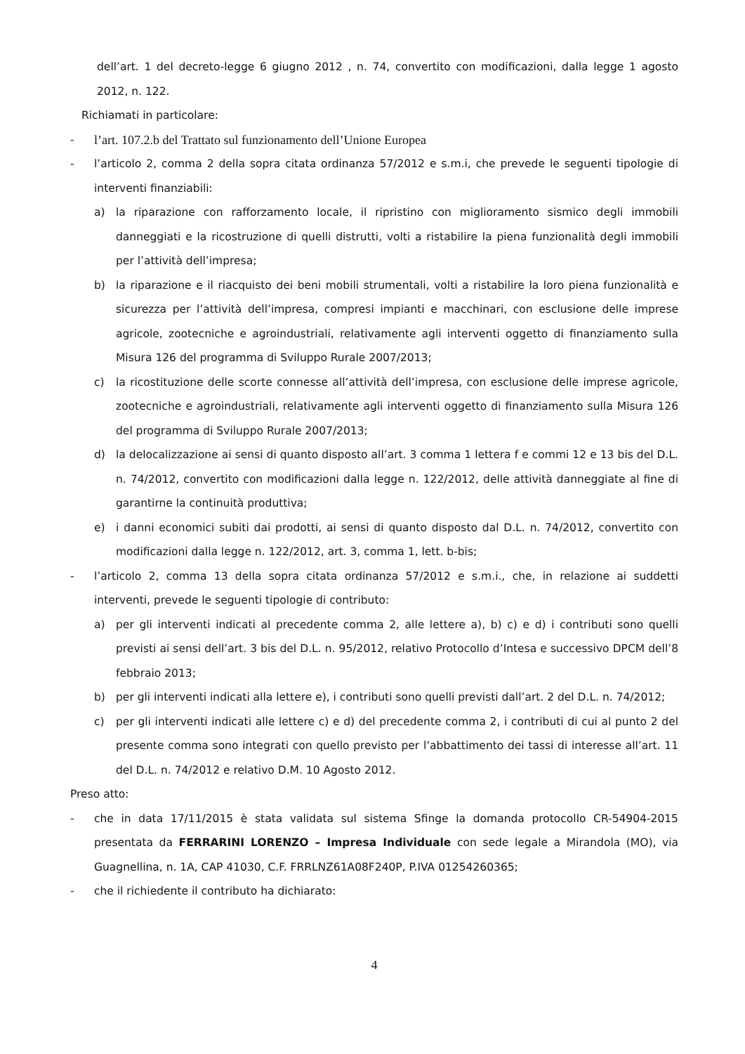dell’art. 1 del decreto-legge 6 giugno 2012 , n. 74, convertito con modificazioni, dalla legge 1 agosto 2012, n. 122.
Richiamati in particolare:
- l’art. 107.2.b del Trattato sul funzionamento dell’Unione Europea
- l’articolo 2, comma 2 della sopra citata ordinanza 57/2012 e s.m.i, che prevede le seguenti tipologie di interventi finanziabili:
a) la riparazione con rafforzamento locale, il ripristino con miglioramento sismico degli immobili danneggiati e la ricostruzione di quelli distrutti, volti a ristabilire la piena funzionalità degli immobili per l’attività dell’impresa;
b) la riparazione e il riacquisto dei beni mobili strumentali, volti a ristabilire la loro piena funzionalità e sicurezza per l’attività dell’impresa, compresi impianti e macchinari, con esclusione delle imprese agricole, zootecniche e agroindustriali, relativamente agli interventi oggetto di finanziamento sulla Misura 126 del programma di Sviluppo Rurale 2007/2013;
c) la ricostituzione delle scorte connesse all’attività dell’impresa, con esclusione delle imprese agricole, zootecniche e agroindustriali, relativamente agli interventi oggetto di finanziamento sulla Misura 126 del programma di Sviluppo Rurale 2007/2013;
d) la delocalizzazione ai sensi di quanto disposto all’art. 3 comma 1 lettera f e commi 12 e 13 bis del D.L. n. 74/2012, convertito con modificazioni dalla legge n. 122/2012, delle attività danneggiate al fine di garantirne la continuità produttiva;
e) i danni economici subiti dai prodotti, ai sensi di quanto disposto dal D.L. n. 74/2012, convertito con modificazioni dalla legge n. 122/2012, art. 3, comma 1, lett. b-bis;
- l’articolo 2, comma 13 della sopra citata ordinanza 57/2012 e s.m.i., che, in relazione ai suddetti interventi, prevede le seguenti tipologie di contributo:
a) per gli interventi indicati al precedente comma 2, alle lettere a), b) c) e d) i contributi sono quelli previsti ai sensi dell’art. 3 bis del D.L. n. 95/2012, relativo Protocollo d’Intesa e successivo DPCM dell’8 febbraio 2013;
b) per gli interventi indicati alla lettere e), i contributi sono quelli previsti dall’art. 2 del D.L. n. 74/2012;
c) per gli interventi indicati alle lettere c) e d) del precedente comma 2, i contributi di cui al punto 2 del presente comma sono integrati con quello previsto per l’abbattimento dei tassi di interesse all’art. 11 del D.L. n. 74/2012 e relativo D.M. 10 Agosto 2012.
Preso atto:
- che in data 17/11/2015 è stata validata sul sistema Sfinge la domanda protocollo CR-54904-2015 presentata da FERRARINI LORENZO – Impresa Individuale con sede legale a Mirandola (MO), via Guagnellina, n. 1A, CAP 41030, C.F. FRRLNZ61A08F240P, P.IVA 01254260365;
- che il richiedente il contributo ha dichiarato:
4